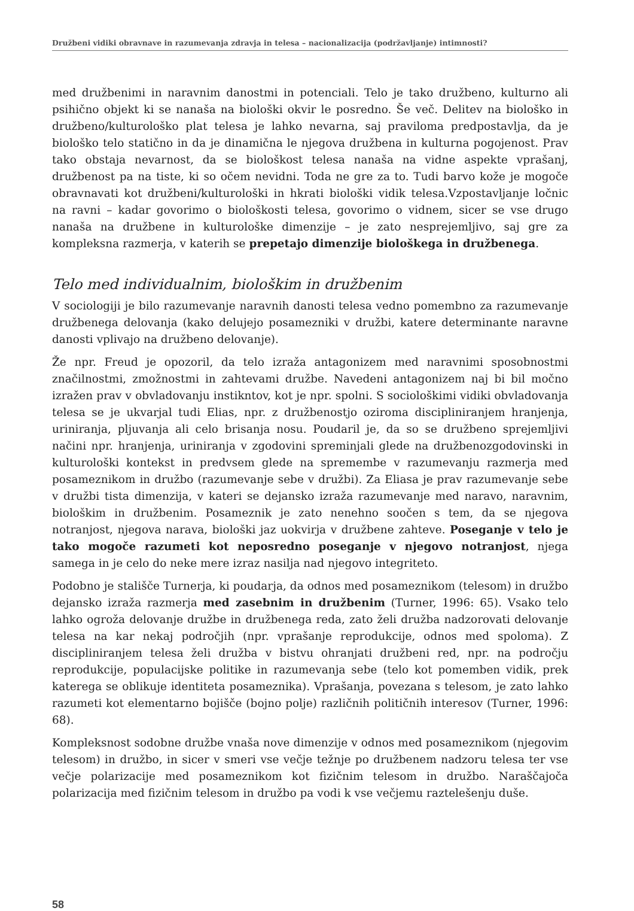Družbeni vidiki obravnave in razumevanja zdravja in telesa – nacionalizacija (podržavljanje) intimnosti?
med družbenimi in naravnim danostmi in potenciali. Telo je tako družbeno, kulturno ali psihično objekt ki se nanaša na biološki okvir le posredno. Še več. Delitev na biološko in družbeno/kulturološko plat telesa je lahko nevarna, saj praviloma predpostavlja, da je biološko telo statično in da je dinamična le njegova družbena in kulturna pogojenost. Prav tako obstaja nevarnost, da se biološkost telesa nanaša na vidne aspekte vprašanj, družbenost pa na tiste, ki so očem nevidni. Toda ne gre za to. Tudi barvo kože je mogoče obravnavati kot družbeni/kulturološki in hkrati biološki vidik telesa.Vzpostavljanje ločnic na ravni – kadar govorimo o biološkosti telesa, govorimo o vidnem, sicer se vse drugo nanaša na družbene in kulturološke dimenzije – je zato nesprejemljivo, saj gre za kompleksna razmerja, v katerih se prepetajo dimenzije biološkega in družbenega.
Telo med individualnim, biološkim in družbenim
V sociologiji je bilo razumevanje naravnih danosti telesa vedno pomembno za razumevanje družbenega delovanja (kako delujejo posamezniki v družbi, katere determinante naravne danosti vplivajo na družbeno delovanje).
Že npr. Freud je opozoril, da telo izraža antagonizem med naravnimi sposobnostmi značilnostmi, zmožnostmi in zahtevami družbe. Navedeni antagonizem naj bi bil močno izražen prav v obvladovanju instikntov, kot je npr. spolni. S sociološkimi vidiki obvladovanja telesa se je ukvarjal tudi Elias, npr. z družbenostjo oziroma discipliniranjem hranjenja, uriniranja, pljuvanja ali celo brisanja nosu. Poudaril je, da so se družbeno sprejemljivi načini npr. hranjenja, uriniranja v zgodovini spreminjali glede na družbenozgodovinski in kulturološki kontekst in predvsem glede na spremembe v razumevanju razmerja med posameznikom in družbo (razumevanje sebe v družbi). Za Eliasa je prav razumevanje sebe v družbi tista dimenzija, v kateri se dejansko izraža razumevanje med naravo, naravnim, biološkim in družbenim. Posameznik je zato nenehno soočen s tem, da se njegova notranjost, njegova narava, biološki jaz uokvirja v družbene zahteve. Poseganje v telo je tako mogoče razumeti kot neposredno poseganje v njegovo notranjost, njega samega in je celo do neke mere izraz nasilja nad njegovo integriteto.
Podobno je stališče Turnerja, ki poudarja, da odnos med posameznikom (telesom) in družbo dejansko izraža razmerja med zasebnim in družbenim (Turner, 1996: 65). Vsako telo lahko ogroža delovanje družbe in družbenega reda, zato želi družba nadzorovati delovanje telesa na kar nekaj področjih (npr. vprašanje reprodukcije, odnos med spoloma). Z discipliniranjem telesa želi družba v bistvu ohranjati družbeni red, npr. na področju reprodukcije, populacijske politike in razumevanja sebe (telo kot pomemben vidik, prek katerega se oblikuje identiteta posameznika). Vprašanja, povezana s telesom, je zato lahko razumeti kot elementarno bojišče (bojno polje) različnih političnih interesov (Turner, 1996: 68).
Kompleksnost sodobne družbe vnaša nove dimenzije v odnos med posameznikom (njegovim telesom) in družbo, in sicer v smeri vse večje težnje po družbenem nadzoru telesa ter vse večje polarizacije med posameznikom kot fizičnim telesom in družbo. Naraščajoča polarizacija med fizičnim telesom in družbo pa vodi k vse večjemu raztelešenju duše.
58